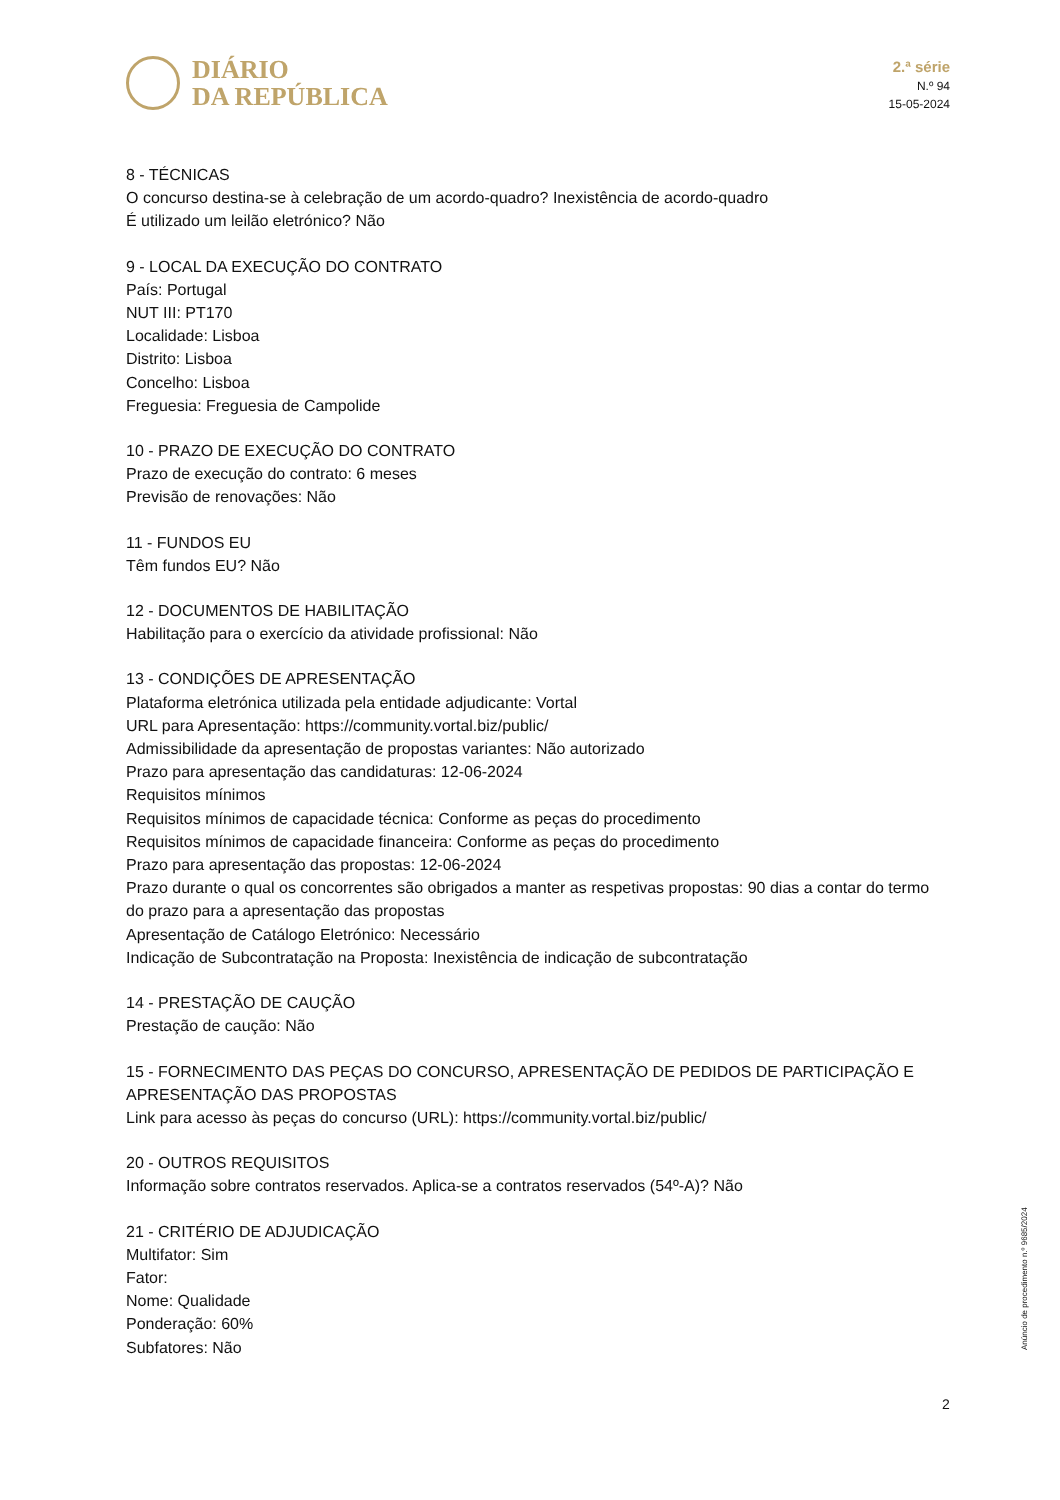DIÁRIO
DA REPÚBLICA
2.ª série
N.º 94
15-05-2024
8 - TÉCNICAS
O concurso destina-se à celebração de um acordo-quadro? Inexistência de acordo-quadro
É utilizado um leilão eletrónico? Não
9 - LOCAL DA EXECUÇÃO DO CONTRATO
País: Portugal
NUT III: PT170
Localidade: Lisboa
Distrito: Lisboa
Concelho: Lisboa
Freguesia: Freguesia de Campolide
10 - PRAZO DE EXECUÇÃO DO CONTRATO
Prazo de execução do contrato: 6 meses
Previsão de renovações: Não
11 - FUNDOS EU
Têm fundos EU? Não
12 - DOCUMENTOS DE HABILITAÇÃO
Habilitação para o exercício da atividade profissional: Não
13 - CONDIÇÕES DE APRESENTAÇÃO
Plataforma eletrónica utilizada pela entidade adjudicante: Vortal
URL para Apresentação: https://community.vortal.biz/public/
Admissibilidade da apresentação de propostas variantes: Não autorizado
Prazo para apresentação das candidaturas: 12-06-2024
Requisitos mínimos
Requisitos mínimos de capacidade técnica: Conforme as peças do procedimento
Requisitos mínimos de capacidade financeira: Conforme as peças do procedimento
Prazo para apresentação das propostas: 12-06-2024
Prazo durante o qual os concorrentes são obrigados a manter as respetivas propostas: 90 dias a contar do termo do prazo para a apresentação das propostas
Apresentação de Catálogo Eletrónico: Necessário
Indicação de Subcontratação na Proposta: Inexistência de indicação de subcontratação
14 - PRESTAÇÃO DE CAUÇÃO
Prestação de caução: Não
15 - FORNECIMENTO DAS PEÇAS DO CONCURSO, APRESENTAÇÃO DE PEDIDOS DE PARTICIPAÇÃO E APRESENTAÇÃO DAS PROPOSTAS
Link para acesso às peças do concurso (URL): https://community.vortal.biz/public/
20 - OUTROS REQUISITOS
Informação sobre contratos reservados. Aplica-se a contratos reservados (54º-A)? Não
21 - CRITÉRIO DE ADJUDICAÇÃO
Multifator: Sim
Fator:
Nome: Qualidade
Ponderação: 60%
Subfatores: Não
Anúncio de procedimento n.º 9685/2024
2